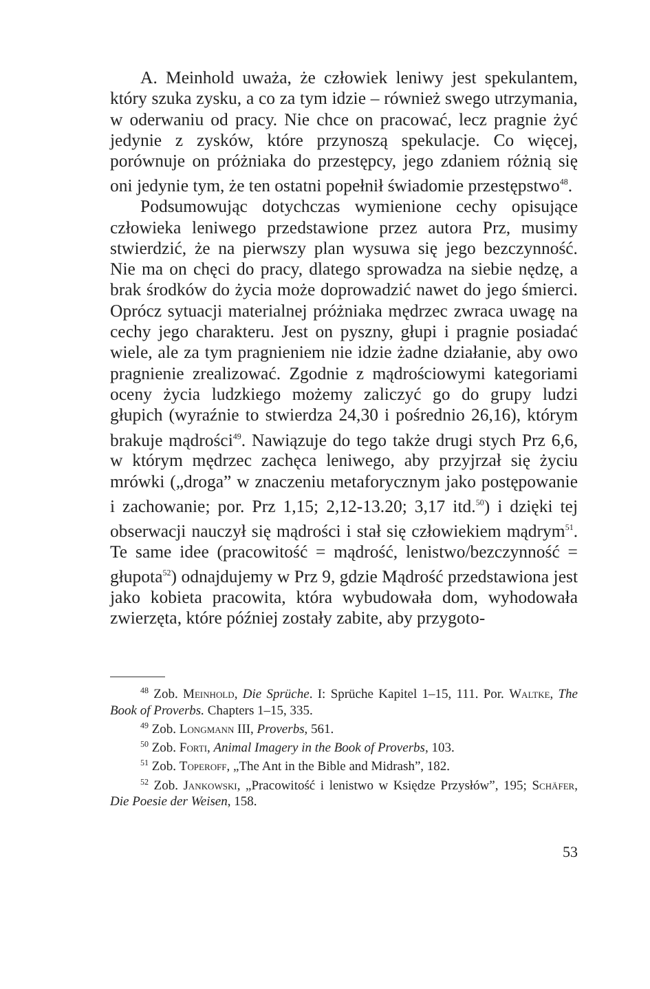A. Meinhold uważa, że człowiek leniwy jest spekulantem, który szuka zysku, a co za tym idzie – również swego utrzymania, w oderwaniu od pracy. Nie chce on pracować, lecz pragnie żyć jedynie z zysków, które przynoszą spekulacje. Co więcej, porównuje on próżniaka do przestępcy, jego zdaniem różnią się oni jedynie tym, że ten ostatni popełnił świadomie przestępstwo<sup>48</sup>.
Podsumowując dotychczas wymienione cechy opisujące człowieka leniwego przedstawione przez autora Prz, musimy stwierdzić, że na pierwszy plan wysuwa się jego bezczynność. Nie ma on chęci do pracy, dlatego sprowadza na siebie nędzę, a brak środków do życia może doprowadzić nawet do jego śmierci. Oprócz sytuacji materialnej próżniaka mędrzec zwraca uwagę na cechy jego charakteru. Jest on pyszny, głupi i pragnie posiadać wiele, ale za tym pragnieniem nie idzie żadne działanie, aby owo pragnienie zrealizować. Zgodnie z mądrościowymi kategoriami oceny życia ludzkiego możemy zaliczyć go do grupy ludzi głupich (wyraźnie to stwierdza 24,30 i pośrednio 26,16), którym brakuje mądrości<sup>49</sup>. Nawiązuje do tego także drugi stych Prz 6,6, w którym mędrzec zachęca leniwego, aby przyjrzał się życiu mrówki („droga” w znaczeniu metaforycznym jako postępowanie i zachowanie; por. Prz 1,15; 2,12-13.20; 3,17 itd.<sup>50</sup>) i dzięki tej obserwacji nauczył się mądrości i stał się człowiekiem mądrym<sup>51</sup>. Te same idee (pracowitość = mądrość, lenistwo/bezczynność = głupota<sup>52</sup>) odnajdujemy w Prz 9, gdzie Mądrość przedstawiona jest jako kobieta pracowita, która wybudowała dom, wyhodowała zwierzęta, które później zostały zabite, aby przygoto-
<sup>48</sup> Zob. Meinhold, Die Sprüche. I: Sprüche Kapitel 1–15, 111. Por. Waltke, The Book of Proverbs. Chapters 1–15, 335.
<sup>49</sup> Zob. Longmann III, Proverbs, 561.
<sup>50</sup> Zob. Forti, Animal Imagery in the Book of Proverbs, 103.
<sup>51</sup> Zob. Toperoff, „The Ant in the Bible and Midrash”, 182.
<sup>52</sup> Zob. Jankowski, „Pracowitość i lenistwo w Księdze Przysłów”, 195; Schäfer, Die Poesie der Weisen, 158.
53